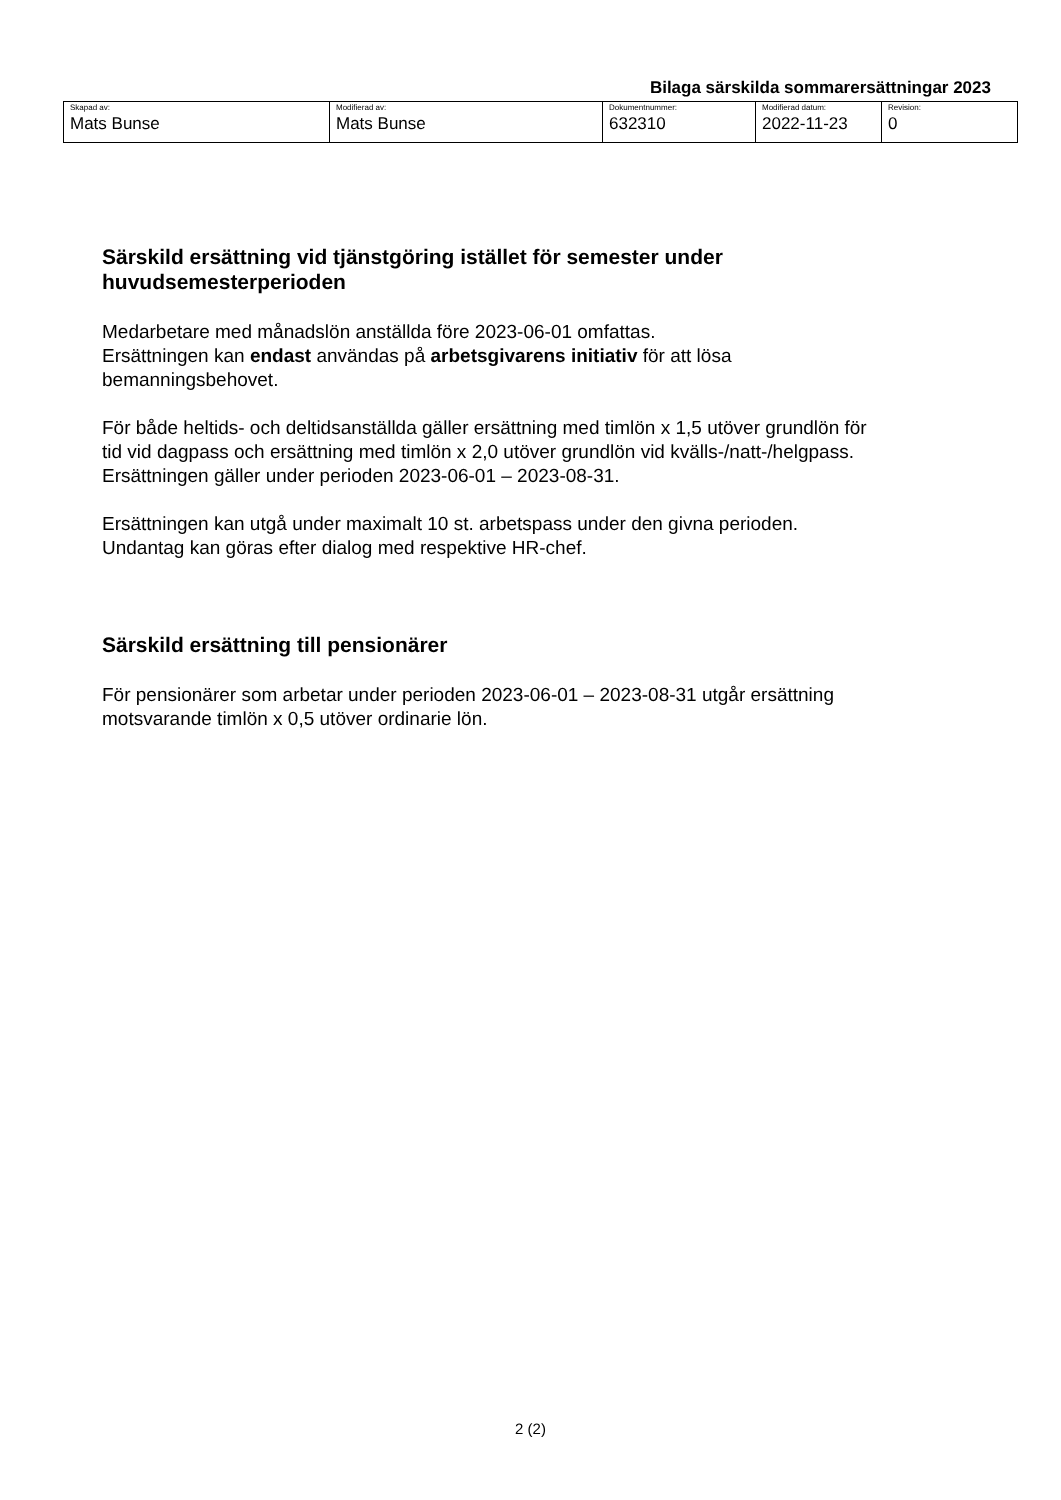Bilaga särskilda sommarersättningar 2023
| Skapad av: Mats Bunse | Modifierad av: Mats Bunse | Dokumentnummer: 632310 | Modifierad datum: 2022-11-23 | Revision: 0 |
Särskild ersättning vid tjänstgöring istället för semester under huvudsemesterperioden
Medarbetare med månadslön anställda före 2023-06-01 omfattas.
Ersättningen kan endast användas på arbetsgivarens initiativ för att lösa bemanningsbehovet.
För både heltids- och deltidsanställda gäller ersättning med timlön x 1,5 utöver grundlön för tid vid dagpass och ersättning med timlön x 2,0 utöver grundlön vid kvälls-/natt-/helgpass.
Ersättningen gäller under perioden 2023-06-01 – 2023-08-31.
Ersättningen kan utgå under maximalt 10 st. arbetspass under den givna perioden. Undantag kan göras efter dialog med respektive HR-chef.
Särskild ersättning till pensionärer
För pensionärer som arbetar under perioden 2023-06-01 – 2023-08-31 utgår ersättning motsvarande timlön x 0,5 utöver ordinarie lön.
2 (2)